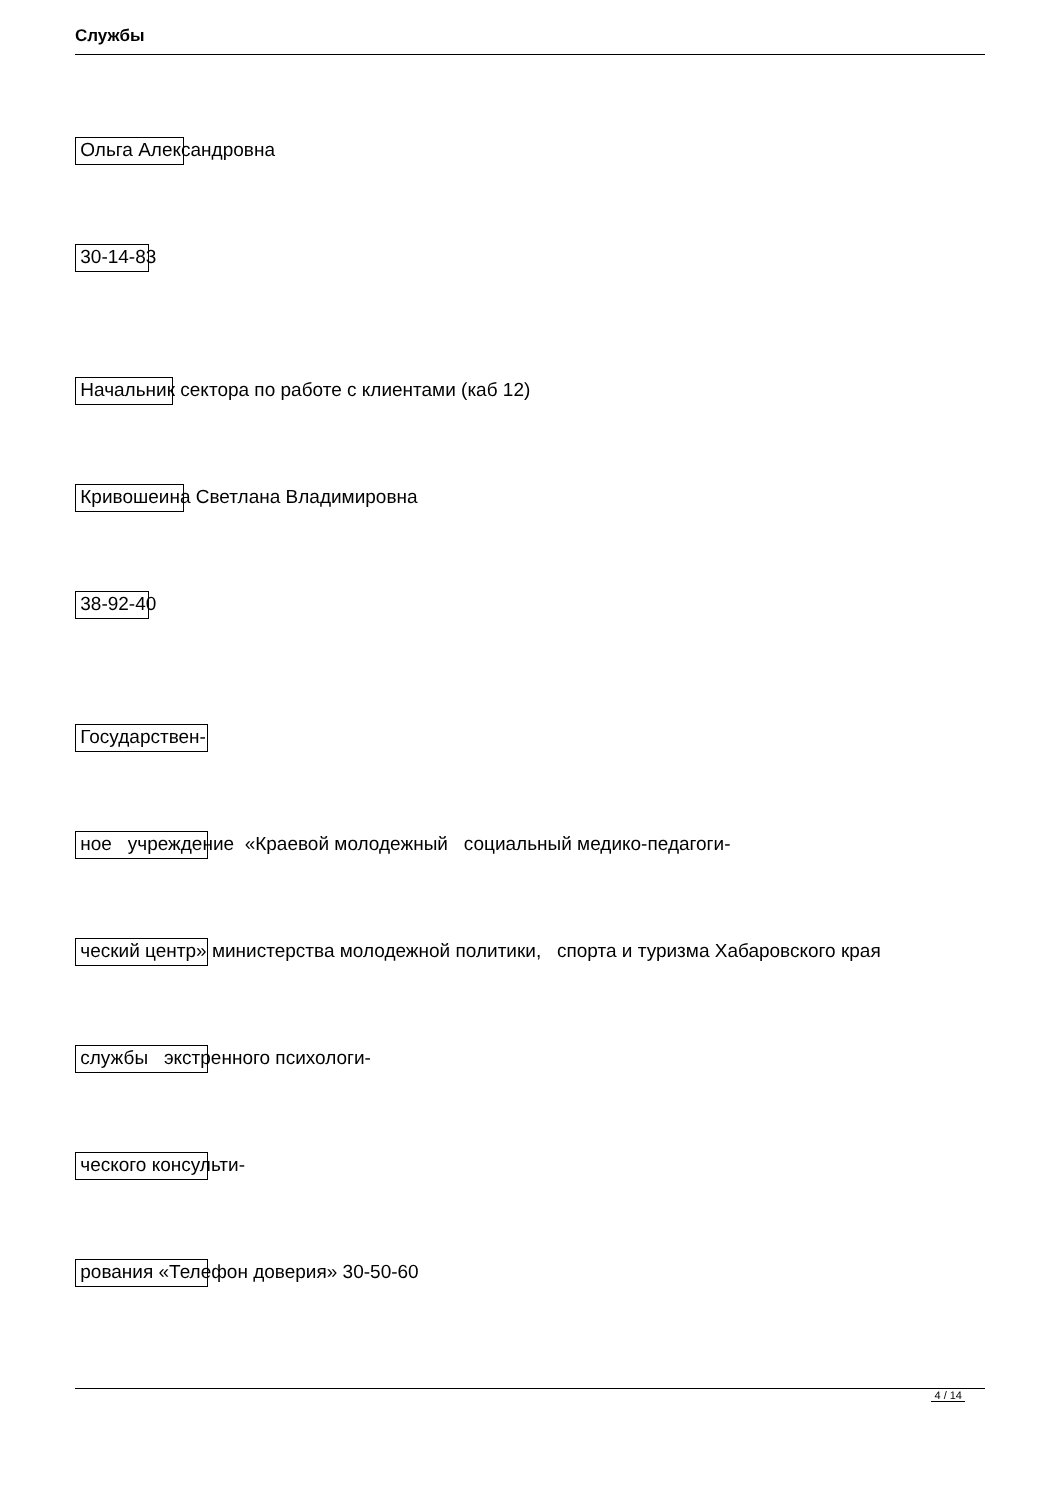Службы
Ольга Александровна
30-14-83
Начальник сектора по работе с клиентами (каб 12)
Кривошеина Светлана Владимировна
38-92-40
Государствен-
ное учреждение «Краевой молодежный социальный медико-педагоги-
ческий центр» министерства молодежной политики, спорта и туризма Хабаровского края
службы экстренного психологи-
ческого консульти-
рования «Телефон доверия» 30-50-60
4 / 14